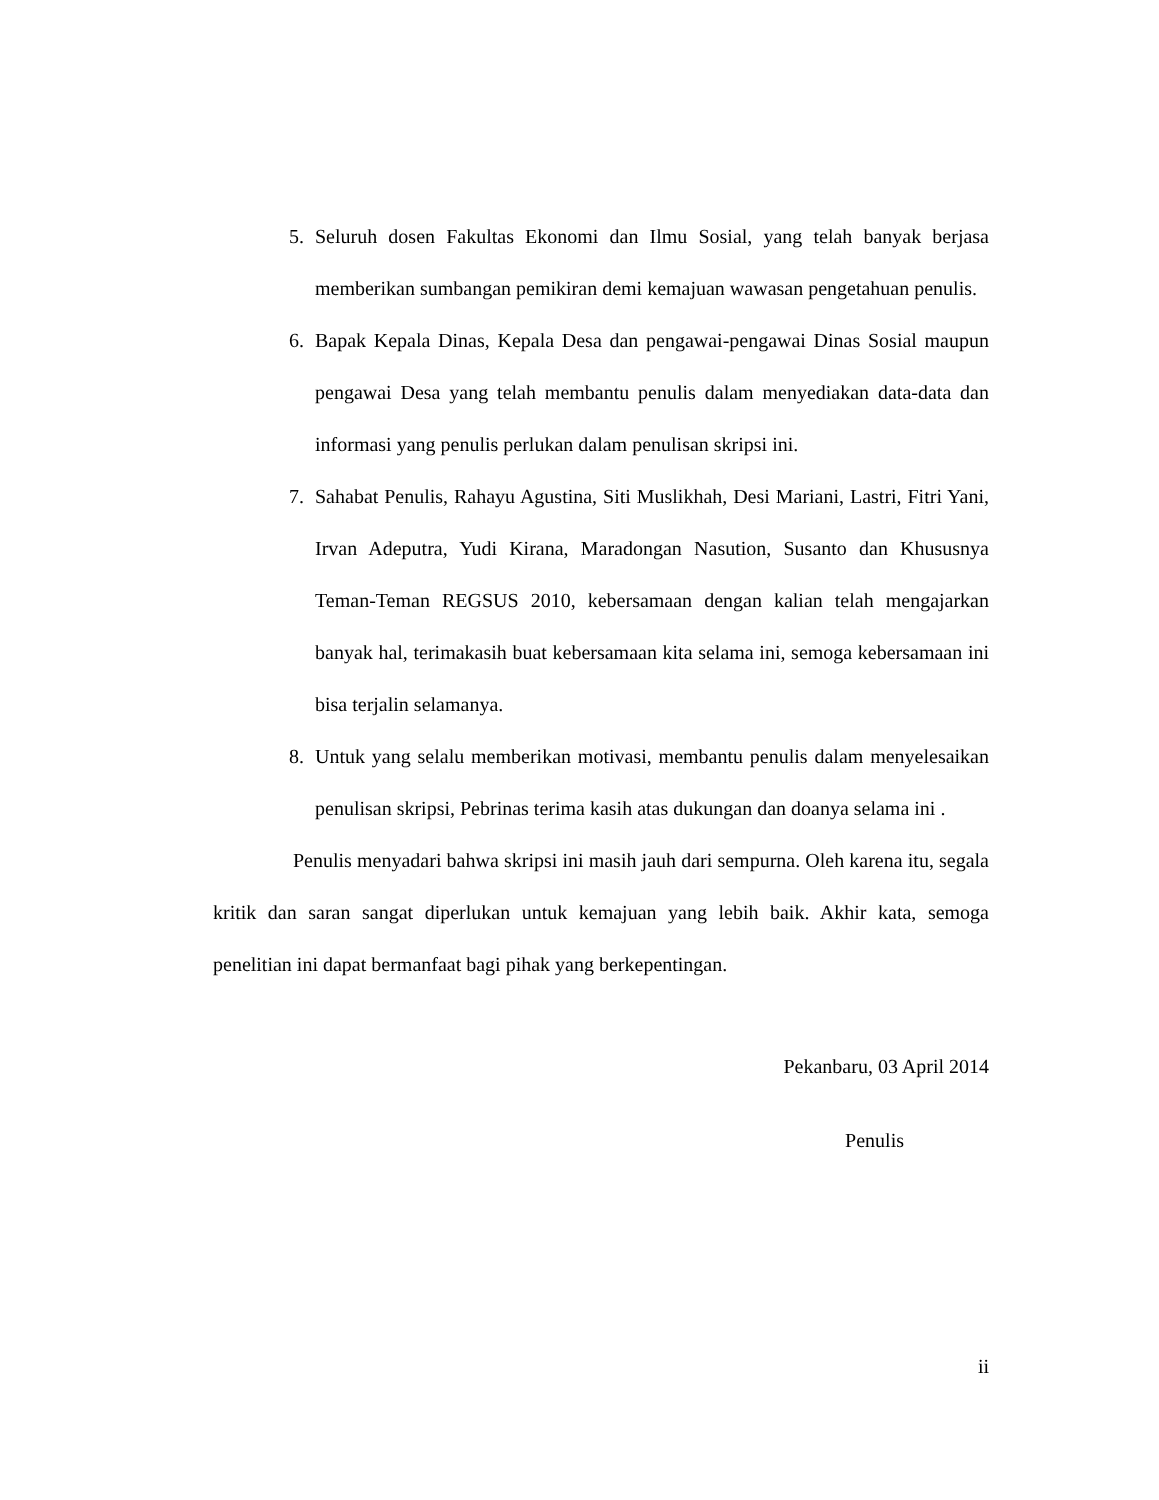5. Seluruh dosen Fakultas Ekonomi dan Ilmu Sosial, yang telah banyak berjasa memberikan sumbangan pemikiran demi kemajuan wawasan pengetahuan penulis.
6. Bapak Kepala Dinas, Kepala Desa dan pengawai-pengawai Dinas Sosial maupun pengawai Desa yang telah membantu penulis dalam menyediakan data-data dan informasi yang penulis perlukan dalam penulisan skripsi ini.
7. Sahabat Penulis, Rahayu Agustina, Siti Muslikhah, Desi Mariani, Lastri, Fitri Yani, Irvan Adeputra, Yudi Kirana, Maradongan Nasution, Susanto dan Khususnya Teman-Teman REGSUS 2010, kebersamaan dengan kalian telah mengajarkan banyak hal, terimakasih buat kebersamaan kita selama ini, semoga kebersamaan ini bisa terjalin selamanya.
8. Untuk yang selalu memberikan motivasi, membantu penulis dalam menyelesaikan penulisan skripsi, Pebrinas terima kasih atas dukungan dan doanya selama ini .
Penulis menyadari bahwa skripsi ini masih jauh dari sempurna. Oleh karena itu, segala kritik dan saran sangat diperlukan untuk kemajuan yang lebih baik. Akhir kata, semoga penelitian ini dapat bermanfaat bagi pihak yang berkepentingan.
Pekanbaru, 03 April 2014
Penulis
ii